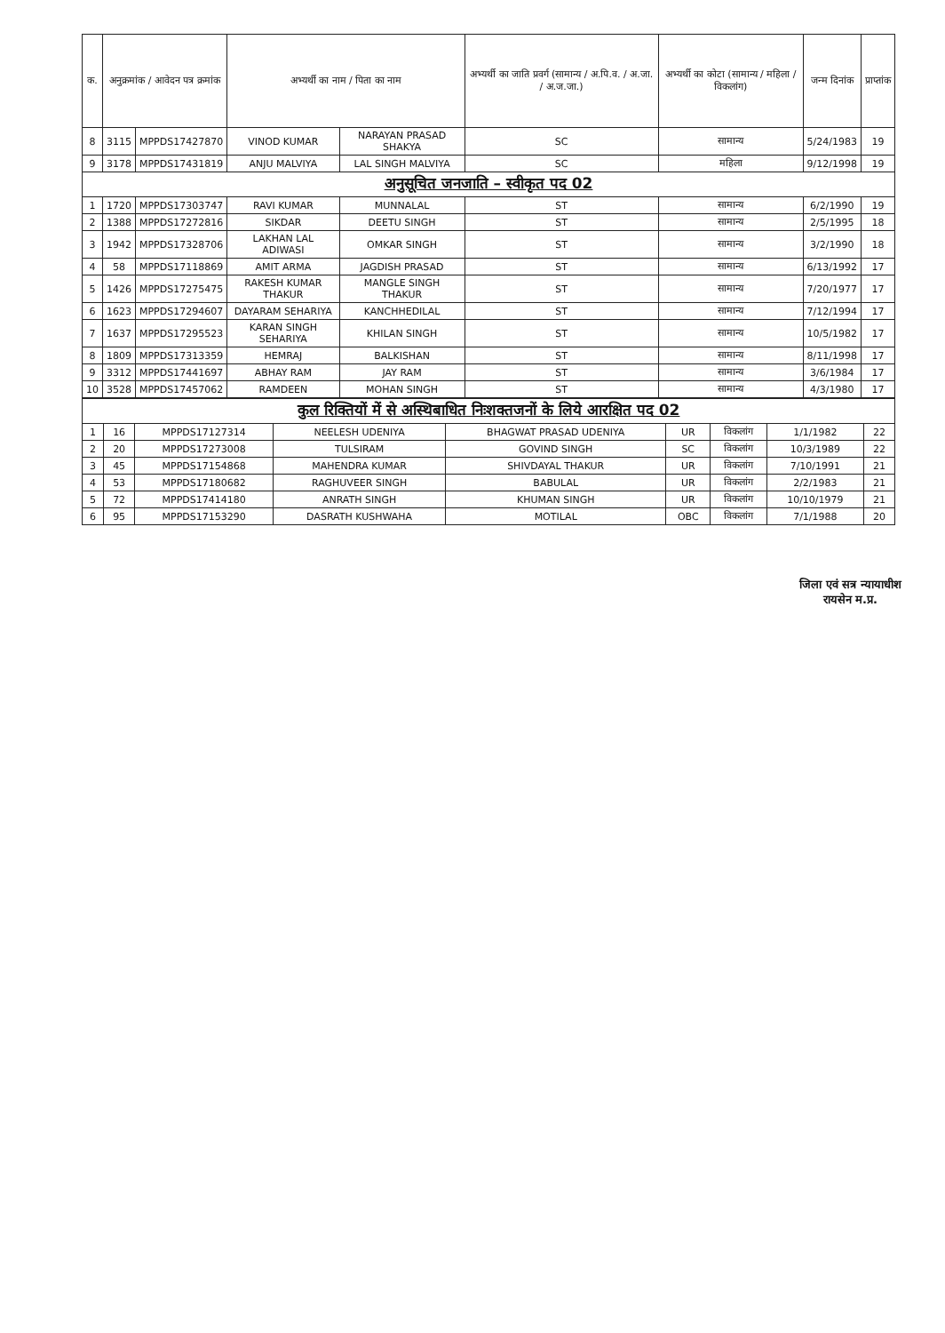| क. | अनुक्रमांक / आवेदन पत्र क्रमांक | | अभ्यर्थी का नाम / पिता का नाम | | अभ्यर्थी का जाति प्रवर्ग (सामान्य / अ.पि.व. / अ.जा. / अ.ज.जा.) | अभ्यर्थी का कोटा (सामान्य / महिला / विकलांग) | जन्म दिनांक | प्राप्तांक |
| --- | --- | --- | --- | --- | --- | --- | --- | --- |
| 8 | 3115 | MPPDS17427870 | VINOD KUMAR | NARAYAN PRASAD SHAKYA | SC | सामान्य | 5/24/1983 | 19 |
| 9 | 3178 | MPPDS17431819 | ANJU MALVIYA | LAL SINGH MALVIYA | SC | महिला | 9/12/1998 | 19 |
| अनुसूचित जनजाति – स्वीकृत पद 02 | | | | | | | | |
| 1 | 1720 | MPPDS17303747 | RAVI KUMAR | MUNNALAL | ST | सामान्य | 6/2/1990 | 19 |
| 2 | 1388 | MPPDS17272816 | SIKDAR | DEETU SINGH | ST | सामान्य | 2/5/1995 | 18 |
| 3 | 1942 | MPPDS17328706 | LAKHAN LAL ADIWASI | OMKAR SINGH | ST | सामान्य | 3/2/1990 | 18 |
| 4 | 58 | MPPDS17118869 | AMIT ARMA | JAGDISH PRASAD | ST | सामान्य | 6/13/1992 | 17 |
| 5 | 1426 | MPPDS17275475 | RAKESH KUMAR THAKUR | MANGLE SINGH THAKUR | ST | सामान्य | 7/20/1977 | 17 |
| 6 | 1623 | MPPDS17294607 | DAYARAM SEHARIYA | KANCHHEDILAL | ST | सामान्य | 7/12/1994 | 17 |
| 7 | 1637 | MPPDS17295523 | KARAN SINGH SEHARIYA | KHILAN SINGH | ST | सामान्य | 10/5/1982 | 17 |
| 8 | 1809 | MPPDS17313359 | HEMRAJ | BALKISHAN | ST | सामान्य | 8/11/1998 | 17 |
| 9 | 3312 | MPPDS17441697 | ABHAY RAM | JAY RAM | ST | सामान्य | 3/6/1984 | 17 |
| 10 | 3528 | MPPDS17457062 | RAMDEEN | MOHAN SINGH | ST | सामान्य | 4/3/1980 | 17 |
| कुल रिक्तियों में से अस्थिबाधित निःशक्तजनों के लिये आरक्षित पद 02 | | | | | | | | |
| 1 | 16 | MPPDS17127314 | NEELESH UDENIYA | BHAGWAT PRASAD UDENIYA | UR | विकलांग | 1/1/1982 | 22 |
| 2 | 20 | MPPDS17273008 | TULSIRAM | GOVIND SINGH | SC | विकलांग | 10/3/1989 | 22 |
| 3 | 45 | MPPDS17154868 | MAHENDRA KUMAR | SHIVDAYAL THAKUR | UR | विकलांग | 7/10/1991 | 21 |
| 4 | 53 | MPPDS17180682 | RAGHUVEER SINGH | BABULAL | UR | विकलांग | 2/2/1983 | 21 |
| 5 | 72 | MPPDS17414180 | ANRATH SINGH | KHUMAN SINGH | UR | विकलांग | 10/10/1979 | 21 |
| 6 | 95 | MPPDS17153290 | DASRATH KUSHWAHA | MOTILAL | OBC | विकलांग | 7/1/1988 | 20 |
जिला एवं सत्र न्यायाधीश
रायसेन म.प्र.